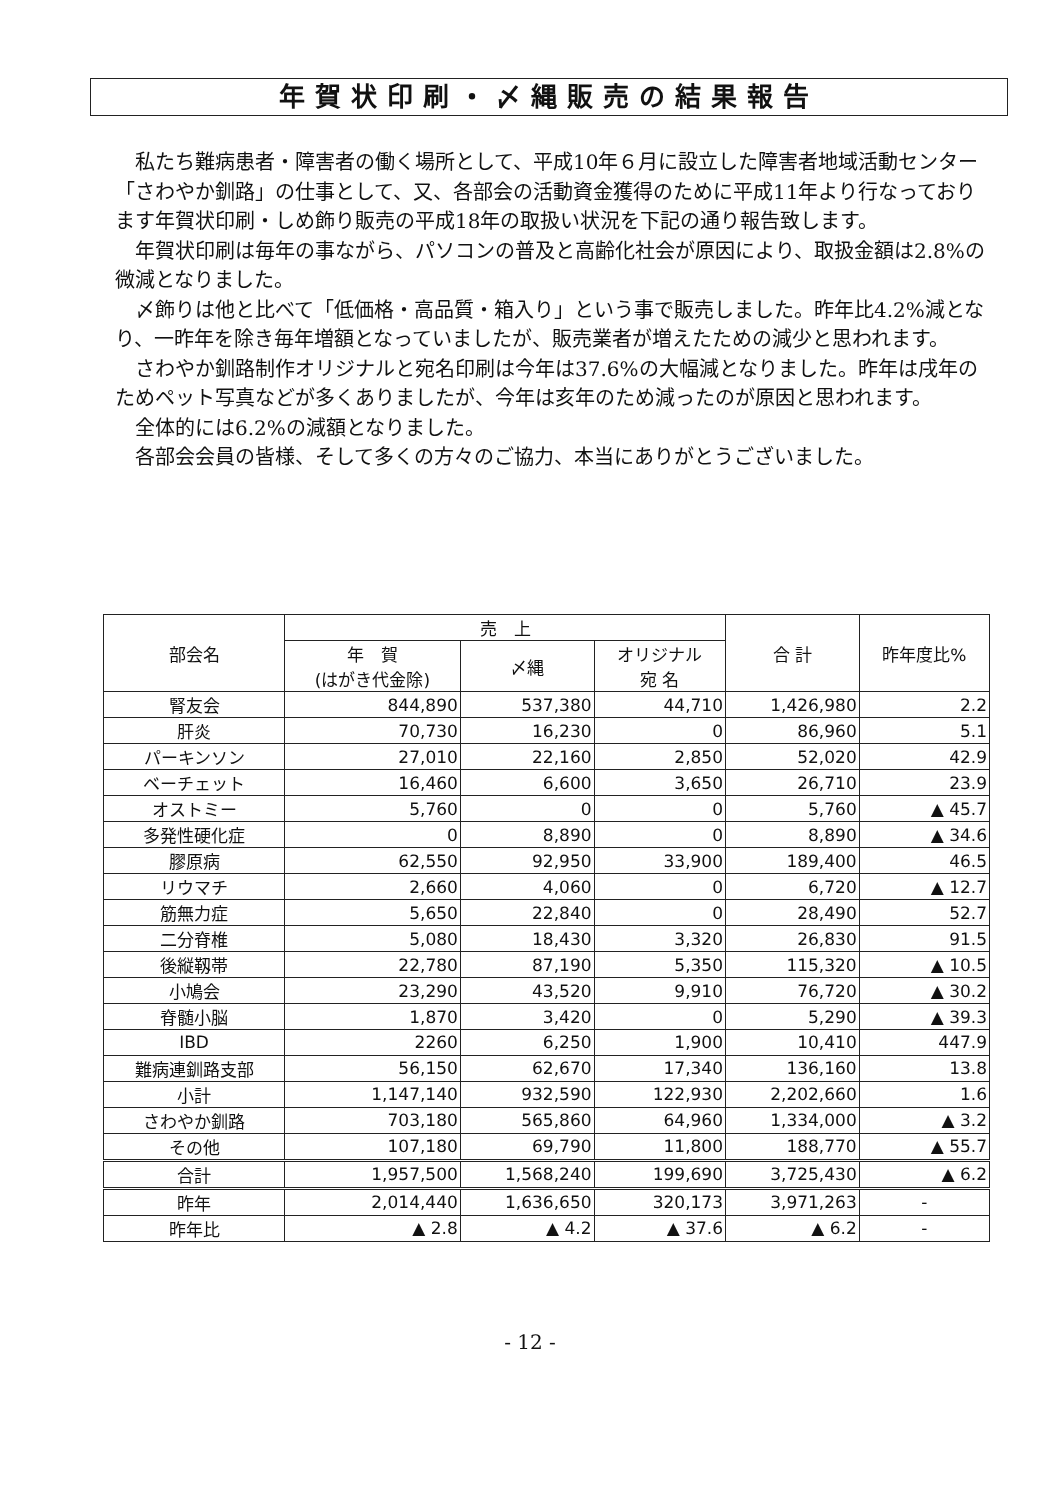年賀状印刷・〆縄販売の結果報告
私たち難病患者・障害者の働く場所として、平成10年６月に設立した障害者地域活動センター「さわやか釧路」の仕事として、又、各部会の活動資金獲得のために平成11年より行なっております年賀状印刷・しめ飾り販売の平成18年の取扱い状況を下記の通り報告致します。
年賀状印刷は毎年の事ながら、パソコンの普及と高齢化社会が原因により、取扱金額は2.8%の微減となりました。
〆飾りは他と比べて「低価格・高品質・箱入り」という事で販売しました。昨年比4.2%減となり、一昨年を除き毎年増額となっていましたが、販売業者が増えたための減少と思われます。
さわやか釧路制作オリジナルと宛名印刷は今年は37.6%の大幅減となりました。昨年は戌年のためペット写真などが多くありましたが、今年は亥年のため減ったのが原因と思われます。
全体的には6.2%の減額となりました。
各部会会員の皆様、そして多くの方々のご協力、本当にありがとうございました。
| 部会名 | 売 上 | | | 合 計 | 昨年度比% |
| --- | --- | --- | --- | --- | --- |
| | 年 賀 (はがき代金除) | 〆縄 | オリジナル 宛 名 | | |
| 腎友会 | 844,890 | 537,380 | 44,710 | 1,426,980 | 2.2 |
| 肝炎 | 70,730 | 16,230 | 0 | 86,960 | 5.1 |
| パーキンソン | 27,010 | 22,160 | 2,850 | 52,020 | 42.9 |
| ベーチェット | 16,460 | 6,600 | 3,650 | 26,710 | 23.9 |
| オストミー | 5,760 | 0 | 0 | 5,760 | ▲ 45.7 |
| 多発性硬化症 | 0 | 8,890 | 0 | 8,890 | ▲ 34.6 |
| 膠原病 | 62,550 | 92,950 | 33,900 | 189,400 | 46.5 |
| リウマチ | 2,660 | 4,060 | 0 | 6,720 | ▲ 12.7 |
| 筋無力症 | 5,650 | 22,840 | 0 | 28,490 | 52.7 |
| 二分脊椎 | 5,080 | 18,430 | 3,320 | 26,830 | 91.5 |
| 後縦靱帯 | 22,780 | 87,190 | 5,350 | 115,320 | ▲ 10.5 |
| 小鳩会 | 23,290 | 43,520 | 9,910 | 76,720 | ▲ 30.2 |
| 脊髄小脳 | 1,870 | 3,420 | 0 | 5,290 | ▲ 39.3 |
| IBD | 2260 | 6,250 | 1,900 | 10,410 | 447.9 |
| 難病連釧路支部 | 56,150 | 62,670 | 17,340 | 136,160 | 13.8 |
| 小計 | 1,147,140 | 932,590 | 122,930 | 2,202,660 | 1.6 |
| さわやか釧路 | 703,180 | 565,860 | 64,960 | 1,334,000 | ▲ 3.2 |
| その他 | 107,180 | 69,790 | 11,800 | 188,770 | ▲ 55.7 |
| 合計 | 1,957,500 | 1,568,240 | 199,690 | 3,725,430 | ▲ 6.2 |
| 昨年 | 2,014,440 | 1,636,650 | 320,173 | 3,971,263 | - |
| 昨年比 | ▲ 2.8 | ▲ 4.2 | ▲ 37.6 | ▲ 6.2 | - |
- 12 -